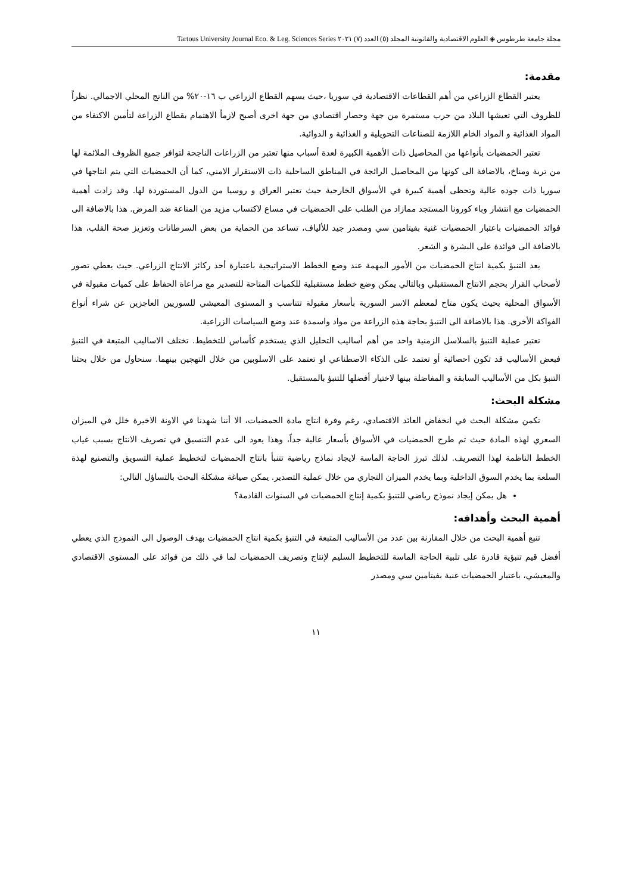مجلة جامعة طرطوس ◈ العلوم الاقتصادية والقانونية المجلد (٥) العدد (٧) ٢٠٢١ Tartous University Journal Eco. & Leg. Sciences Series
مقدمة:
يعتبر القطاع الزراعي من أهم القطاعات الاقتصادية في سوريا ،حيث يسهم القطاع الزراعي ب ١٦-٢٠% من الناتج المحلي الاجمالي. نظراً للظروف التي تعيشها البلاد من حرب مستمرة من جهة وحصار اقتصادي من جهة اخرى أصبح لازماً الاهتمام بقطاع الزراعة لتأمين الاكتفاء من المواد الغذائية و المواد الخام اللازمة للصناعات التحويلية و الغذائية و الدوائية.
تعتبر الحمضيات بأنواعها من المحاصيل ذات الأهمية الكبيرة لعدة أسباب منها تعتبر من الزراعات الناجحة لتوافر جميع الظروف الملائمة لها من تربة ومناخ، بالاضافة الى كونها من المحاصيل الرائجة في المناطق الساحلية ذات الاستقرار الامني، كما أن الحمضيات التي يتم انتاجها في سوريا ذات جوده عالية وتحظى أهمية كبيرة في الأسواق الخارجية حيث تعتبر العراق و روسيا من الدول المستوردة لها. وقد زادت أهمية الحمضيات مع انتشار وباء كورونا المستجد ممازاد من الطلب على الحمضيات في مساع لاكتساب مزيد من المناعة ضد المرض. هذا بالاضافة الى فوائد الحمضيات باعتبار الحمضيات غنية بفيتامين سي ومصدر جيد للألياف، تساعد من الحماية من بعض السرطانات وتعزيز صحة القلب، هذا بالاضافة الى فوائدة على البشرة و الشعر.
يعد التنبؤ بكمية انتاج الحمضيات من الأمور المهمة عند وضع الخطط الاستراتيجية باعتبارة أحد ركائز الانتاج الزراعي. حيث يعطي تصور لأصحاب القرار بحجم الانتاج المستقبلي وبالتالي يمكن وضع خطط مستقبلية للكميات المتاحة للتصدير مع مراعاة الحفاظ على كميات مقبولة في الأسواق المحلية بحيث يكون متاح لمعظم الاسر السورية بأسعار مقبولة تتناسب و المستوى المعيشي للسوريين العاجزين عن شراء أنواع الفواكة الأخرى. هذا بالاضافة الى التنبؤ بحاجة هذه الزراعة من مواد واسمدة عند وضع السياسات الزراعية.
تعتبر عملية التنبؤ بالسلاسل الزمنية واحد من أهم أساليب التحليل الذي يستخدم كأساس للتخطيط. تختلف الاساليب المتبعة في التنبؤ فبعض الأساليب قد تكون احصائية أو تعتمد على الذكاء الاصطناعي او تعتمد على الاسلوبين من خلال التهجين بينهما. سنحاول من خلال بحثنا التنبؤ بكل من الأساليب السابقة و المفاضلة بينها لاختيار أفضلها للتنبؤ بالمستقبل.
مشكلة البحث:
تكمن مشكلة البحث في انخفاض العائد الاقتصادي، رغم وفرة انتاج مادة الحمضيات، الا أننا شهدنا في الاونة الاخيرة خلل في الميزان السعري لهذه المادة حيث تم طرح الحمضيات في الأسواق بأسعار عالية جداً، وهذا يعود الى عدم التنسيق في تصريف الانتاج بسبب غياب الخطط الناظمة لهذا التصريف. لذلك تبرز الحاجة الماسة لايجاد نماذج رياضية تتنبأ بانتاج الحمضيات لتخطيط عملية التسويق والتصنيع لهذة السلعة بما يخدم السوق الداخلية وبما يخدم الميزان التجاري من خلال عملية التصدير. يمكن صياغة مشكلة البحث بالتساؤل التالي:
هل يمكن إيجاد نموذج رياضي للتنبؤ بكمية إنتاج الحمضيات في السنوات القادمة؟
أهمية البحث وأهدافه:
تنبع أهمية البحث من خلال المقارنة بين عدد من الأساليب المتبعة في التنبؤ بكمية انتاج الحمضيات بهدف الوصول الى النموذج الذي يعطي أفضل قيم تنبؤية قادرة على تلبية الحاجة الماسة للتخطيط السليم لإنتاج وتصريف الحمضيات لما في ذلك من فوائد على المستوى الاقتصادي والمعيشي، باعتبار الحمضيات غنية بفيتامين سي ومصدر
١١